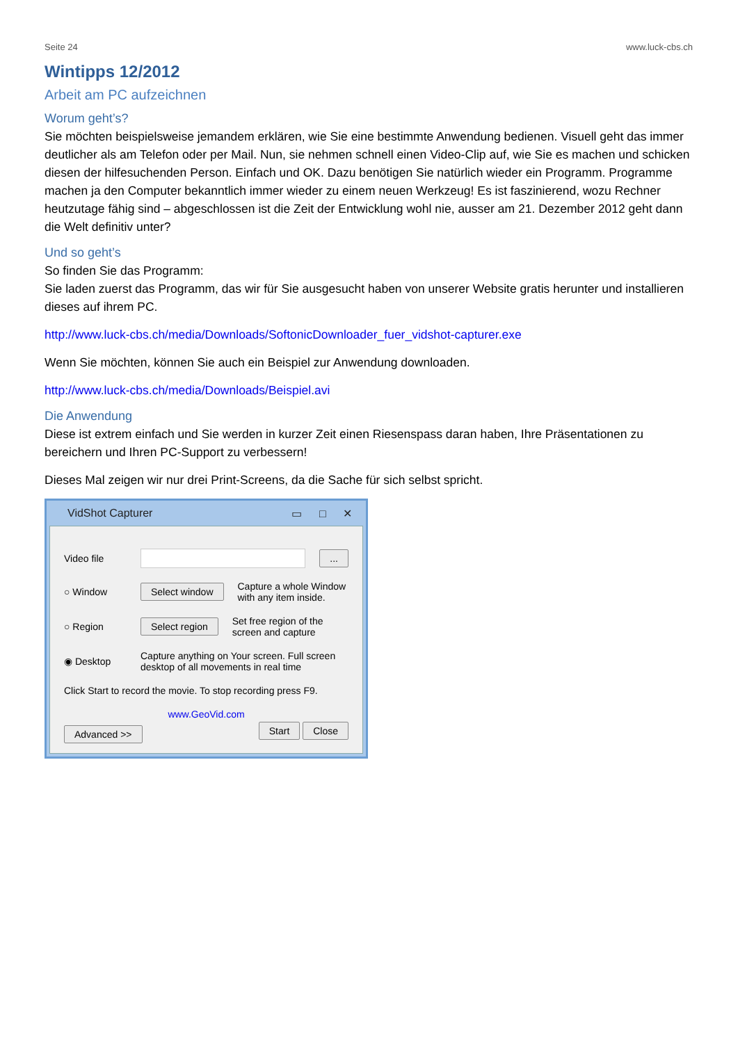Seite 24 www.luck-cbs.ch
Wintipps 12/2012
Arbeit am PC aufzeichnen
Worum geht’s?
Sie möchten beispielsweise jemandem erklären, wie Sie eine bestimmte Anwendung bedienen. Visuell geht das immer deutlicher als am Telefon oder per Mail. Nun, sie nehmen schnell einen Video-Clip auf, wie Sie es machen und schicken diesen der hilfesuchenden Person. Einfach und OK. Dazu benötigen Sie natürlich wieder ein Programm. Programme machen ja den Computer bekanntlich immer wieder zu einem neuen Werkzeug! Es ist faszinierend, wozu Rechner heutzutage fähig sind – abgeschlossen ist die Zeit der Entwicklung wohl nie, ausser am 21. Dezember 2012 geht dann die Welt definitiv unter?
Und so geht’s
So finden Sie das Programm:
Sie laden zuerst das Programm, das wir für Sie ausgesucht haben von unserer Website gratis herunter und installieren dieses auf ihrem PC.
http://www.luck-cbs.ch/media/Downloads/SoftonicDownloader_fuer_vidshot-capturer.exe
Wenn Sie möchten, können Sie auch ein Beispiel zur Anwendung downloaden.
http://www.luck-cbs.ch/media/Downloads/Beispiel.avi
Die Anwendung
Diese ist extrem einfach und Sie werden in kurzer Zeit einen Riesenspass daran haben, Ihre Präsentationen zu bereichern und Ihren PC-Support zu verbessern!
Dieses Mal zeigen wir nur drei Print-Screens, da die Sache für sich selbst spricht.
VidShot Capturer ▭ □ ✕
Video file ...
○ Window Select window Capture a whole Window
with any item inside.
○ Region Select region Set free region of the
screen and capture
◉ Desktop Capture anything on Your screen. Full screen
desktop of all movements in real time
Click Start to record the movie. To stop recording press F9.
www.GeoVid.com
Advanced >> Start Close